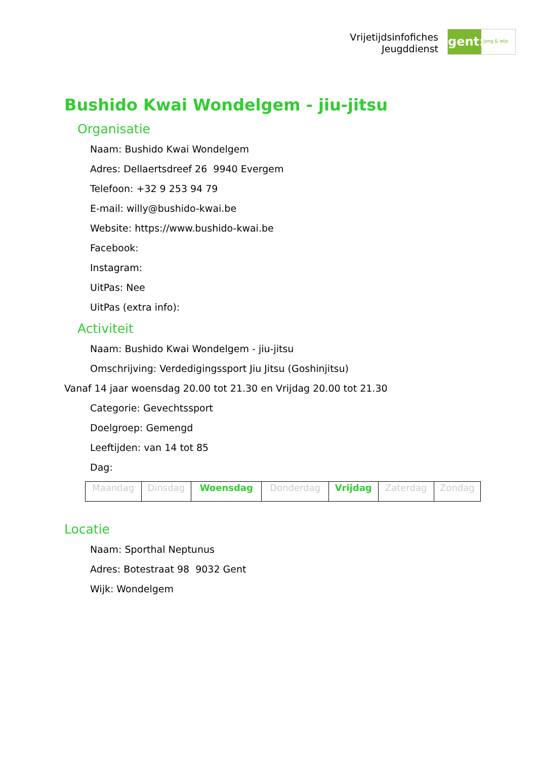Vrijetijdsinfofiches
Jeugddienst
gent:
jong & wijs
Bushido Kwai Wondelgem - jiu-jitsu
Organisatie
Naam: Bushido Kwai Wondelgem
Adres: Dellaertsdreef 26 9940 Evergem
Telefoon: +32 9 253 94 79
E-mail: willy@bushido-kwai.be
Website: https://www.bushido-kwai.be
Facebook:
Instagram:
UitPas: Nee
UitPas (extra info):
Activiteit
Naam: Bushido Kwai Wondelgem - jiu-jitsu
Omschrijving: Verdedigingssport Jiu Jitsu (Goshinjitsu)
Vanaf 14 jaar woensdag 20.00 tot 21.30 en Vrijdag 20.00 tot 21.30
Categorie: Gevechtssport
Doelgroep: Gemengd
Leeftijden: van 14 tot 85
Dag:
| Maandag | Dinsdag | Woensdag | Donderdag | Vrijdag | Zaterdag | Zondag |
Locatie
Naam: Sporthal Neptunus
Adres: Botestraat 98 9032 Gent
Wijk: Wondelgem